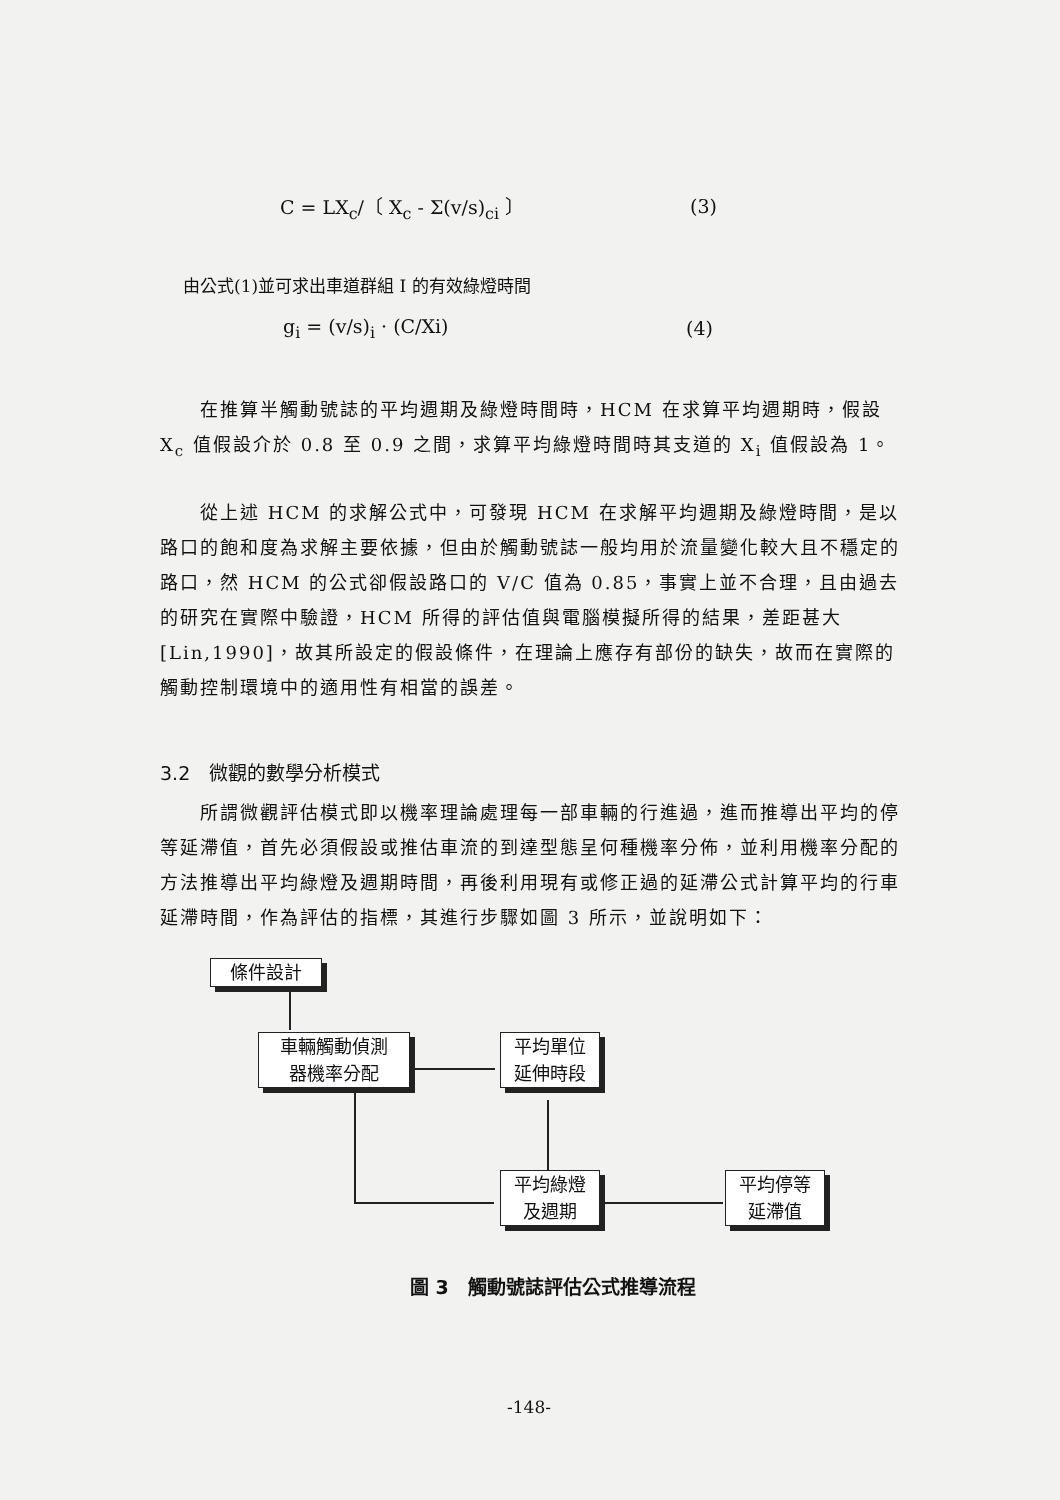C = LX<sub>c</sub>/〔 X<sub>c</sub> - Σ(v/s)<sub>ci</sub> 〕 (3)
由公式(1)並可求出車道群組 I 的有效綠燈時間
g<sub>i</sub> = (v/s)<sub>i</sub> · (C/Xi) (4)
　　在推算半觸動號誌的平均週期及綠燈時間時，HCM 在求算平均週期時，假設 X<sub>c</sub> 值假設介於 0.8 至 0.9 之間，求算平均綠燈時間時其支道的 X<sub>i</sub> 值假設為 1。
　　從上述 HCM 的求解公式中，可發現 HCM 在求解平均週期及綠燈時間，是以路口的飽和度為求解主要依據，但由於觸動號誌一般均用於流量變化較大且不穩定的路口，然 HCM 的公式卻假設路口的 V/C 值為 0.85，事實上並不合理，且由過去的研究在實際中驗證，HCM 所得的評估值與電腦模擬所得的結果，差距甚大[Lin,1990]，故其所設定的假設條件，在理論上應存有部份的缺失，故而在實際的觸動控制環境中的適用性有相當的誤差。
3.2　微觀的數學分析模式
　　所謂微觀評估模式即以機率理論處理每一部車輛的行進過，進而推導出平均的停等延滯值，首先必須假設或推估車流的到達型態呈何種機率分佈，並利用機率分配的方法推導出平均綠燈及週期時間，再後利用現有或修正過的延滯公式計算平均的行車延滯時間，作為評估的指標，其進行步驟如圖 3 所示，並說明如下：
條件設計
車輛觸動偵測
器機率分配
平均單位
延伸時段
平均綠燈
及週期
平均停等
延滯值
圖 3　觸動號誌評估公式推導流程
-148-